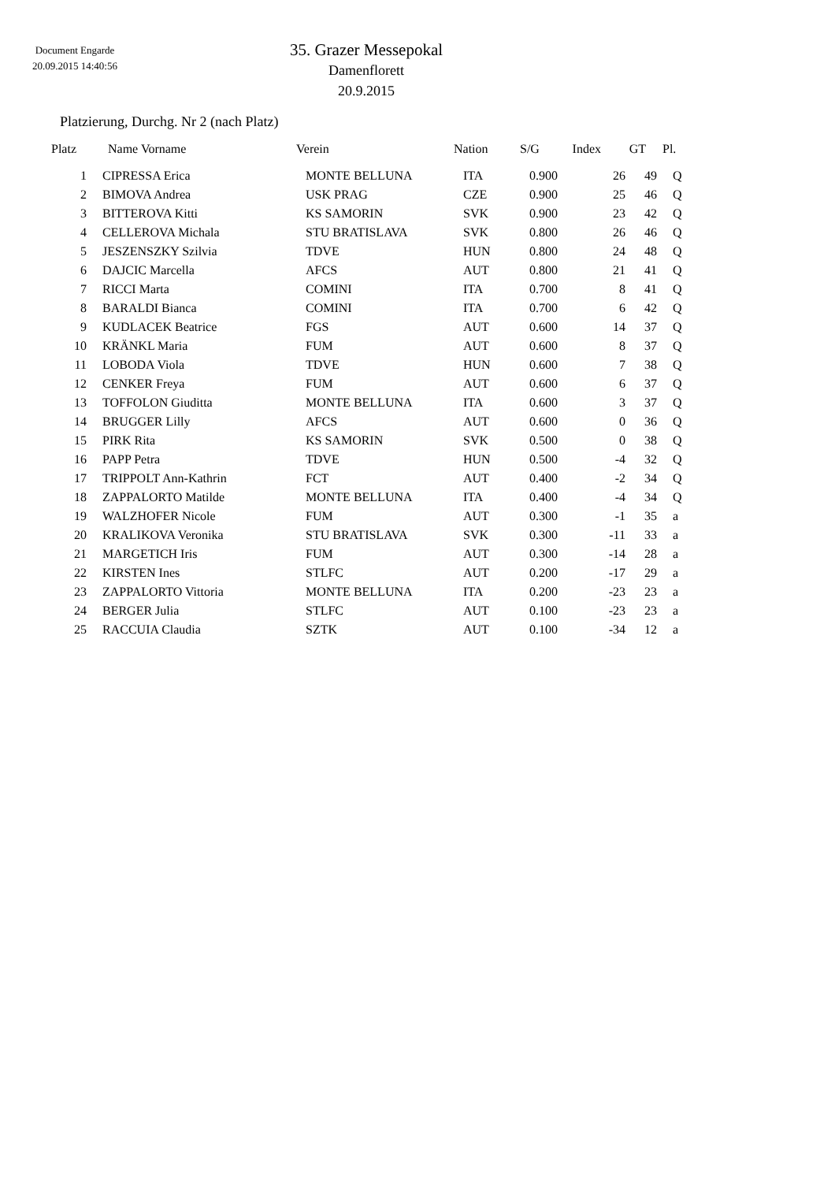Document Engarde
20.09.2015 14:40:56
35. Grazer Messepokal
Damenflorett
20.9.2015
Platzierung, Durchg. Nr 2 (nach Platz)
| Platz | Name Vorname | Verein | Nation | S/G | Index | GT | Pl. |
| --- | --- | --- | --- | --- | --- | --- | --- |
| 1 | | CIPRESSA Erica | MONTE BELLUNA | ITA | 0.900 | 26 | 49 | | Q |
| 2 | | BIMOVA Andrea | USK PRAG | CZE | 0.900 | 25 | 46 | | Q |
| 3 | | BITTEROVA Kitti | KS SAMORIN | SVK | 0.900 | 23 | 42 | | Q |
| 4 | | CELLEROVA Michala | STU BRATISLAVA | SVK | 0.800 | 26 | 46 | | Q |
| 5 | | JESZENSZKY Szilvia | TDVE | HUN | 0.800 | 24 | 48 | | Q |
| 6 | | DAJCIC Marcella | AFCS | AUT | 0.800 | 21 | 41 | | Q |
| 7 | | RICCI Marta | COMINI | ITA | 0.700 | 8 | 41 | | Q |
| 8 | | BARALDI Bianca | COMINI | ITA | 0.700 | 6 | 42 | | Q |
| 9 | | KUDLACEK Beatrice | FGS | AUT | 0.600 | 14 | 37 | | Q |
| 10 | | KRÄNKL Maria | FUM | AUT | 0.600 | 8 | 37 | | Q |
| 11 | | LOBODA Viola | TDVE | HUN | 0.600 | 7 | 38 | | Q |
| 12 | | CENKER Freya | FUM | AUT | 0.600 | 6 | 37 | | Q |
| 13 | | TOFFOLON Giuditta | MONTE BELLUNA | ITA | 0.600 | 3 | 37 | | Q |
| 14 | | BRUGGER Lilly | AFCS | AUT | 0.600 | 0 | 36 | | Q |
| 15 | | PIRK Rita | KS SAMORIN | SVK | 0.500 | 0 | 38 | | Q |
| 16 | | PAPP Petra | TDVE | HUN | 0.500 | -4 | 32 | | Q |
| 17 | | TRIPPOLT Ann-Kathrin | FCT | AUT | 0.400 | -2 | 34 | | Q |
| 18 | | ZAPPALORTO Matilde | MONTE BELLUNA | ITA | 0.400 | -4 | 34 | | Q |
| 19 | | WALZHOFER Nicole | FUM | AUT | 0.300 | -1 | 35 | | a |
| 20 | | KRALIKOVA Veronika | STU BRATISLAVA | SVK | 0.300 | -11 | 33 | | a |
| 21 | | MARGETICH Iris | FUM | AUT | 0.300 | -14 | 28 | | a |
| 22 | | KIRSTEN Ines | STLFC | AUT | 0.200 | -17 | 29 | | a |
| 23 | | ZAPPALORTO Vittoria | MONTE BELLUNA | ITA | 0.200 | -23 | 23 | | a |
| 24 | | BERGER Julia | STLFC | AUT | 0.100 | -23 | 23 | | a |
| 25 | | RACCUIA Claudia | SZTK | AUT | 0.100 | -34 | 12 | | a |